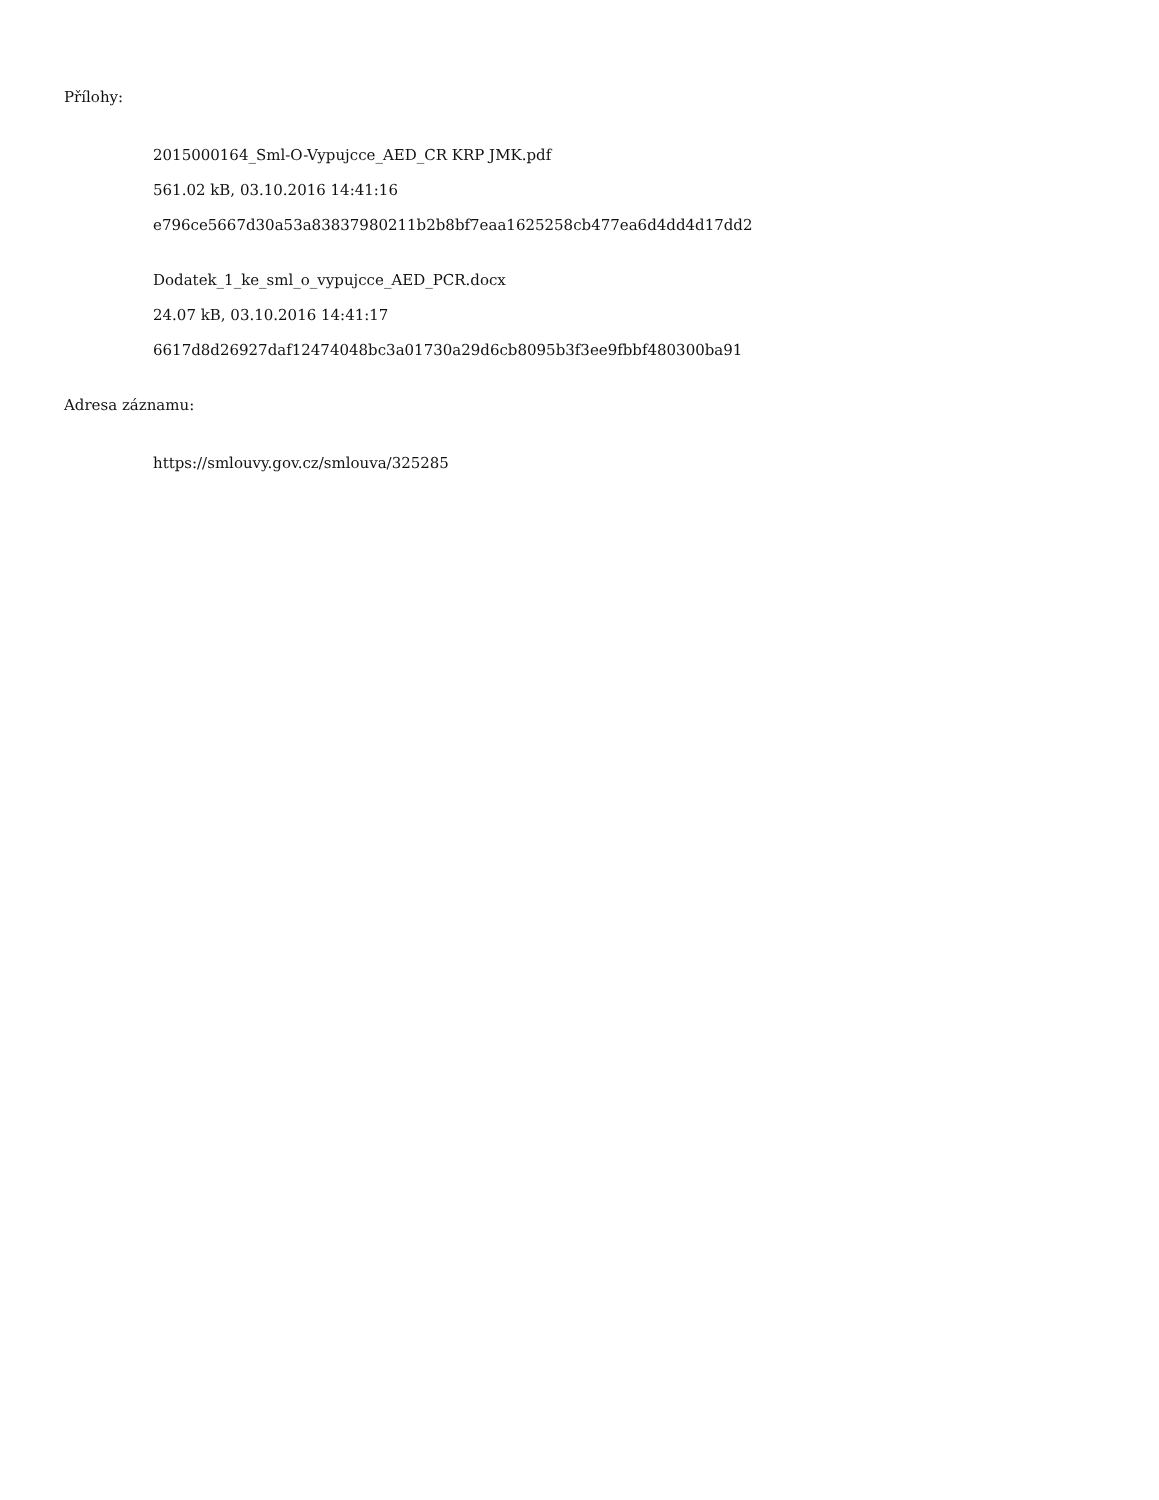Přílohy:
2015000164_Sml-O-Vypujcce_AED_CR KRP JMK.pdf
561.02 kB, 03.10.2016 14:41:16
e796ce5667d30a53a83837980211b2b8bf7eaa1625258cb477ea6d4dd4d17dd2
Dodatek_1_ke_sml_o_vypujcce_AED_PCR.docx
24.07 kB, 03.10.2016 14:41:17
6617d8d26927daf12474048bc3a01730a29d6cb8095b3f3ee9fbbf480300ba91
Adresa záznamu:
https://smlouvy.gov.cz/smlouva/325285